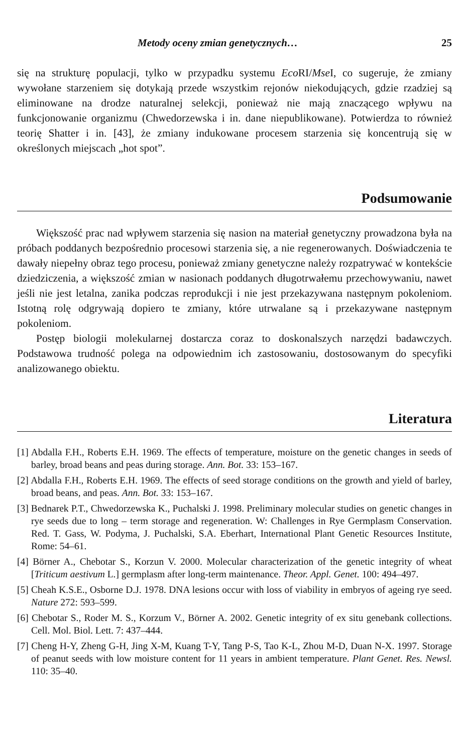Metody oceny zmian genetycznych… 25
się na strukturę populacji, tylko w przypadku systemu Eco RI/Mse I, co sugeruje, że zmiany wywołane starzeniem się dotykają przede wszystkim rejonów niekodujących, gdzie rzadziej są eliminowane na drodze naturalnej selekcji, ponieważ nie mają znaczącego wpływu na funkcjonowanie organizmu (Chwedorzewska i in. dane niepublikowane). Potwierdza to również teorię Shatter i in. [43], że zmiany indukowane procesem starzenia się koncentrują się w określonych miejscach „hot spot”.
Podsumowanie
Większość prac nad wpływem starzenia się nasion na materiał genetyczny prowadzona była na próbach poddanych bezpośrednio procesowi starzenia się, a nie regenerowanych. Doświadczenia te dawały niepełny obraz tego procesu, ponieważ zmiany genetyczne należy rozpatrywać w kontekście dziedziczenia, a większość zmian w nasionach poddanych długotrwałemu przechowywaniu, nawet jeśli nie jest letalna, zanika podczas reprodukcji i nie jest przekazywana następnym pokoleniom. Istotną rolę odgrywają dopiero te zmiany, które utrwalane są i przekazywane następnym pokoleniom.
Postęp biologii molekularnej dostarcza coraz to doskonalszych narzędzi badawczych. Podstawowa trudność polega na odpowiednim ich zastosowaniu, dostosowanym do specyfiki analizowanego obiektu.
Literatura
[1] Abdalla F.H., Roberts E.H. 1969. The effects of temperature, moisture on the genetic changes in seeds of barley, broad beans and peas during storage. Ann. Bot. 33: 153–167.
[2] Abdalla F.H., Roberts E.H. 1969. The effects of seed storage conditions on the growth and yield of barley, broad beans, and peas. Ann. Bot. 33: 153–167.
[3] Bednarek P.T., Chwedorzewska K., Puchalski J. 1998. Preliminary molecular studies on genetic changes in rye seeds due to long – term storage and regeneration. W: Challenges in Rye Germplasm Conservation. Red. T. Gass, W. Podyma, J. Puchalski, S.A. Eberhart, International Plant Genetic Resources Institute, Rome: 54–61.
[4] Börner A., Chebotar S., Korzun V. 2000. Molecular characterization of the genetic integrity of wheat [Triticum aestivum L.] germplasm after long-term maintenance. Theor. Appl. Genet. 100: 494–497.
[5] Cheah K.S.E., Osborne D.J. 1978. DNA lesions occur with loss of viability in embryos of ageing rye seed. Nature 272: 593–599.
[6] Chebotar S., Roder M. S., Korzum V., Börner A. 2002. Genetic integrity of ex situ genebank collections. Cell. Mol. Biol. Lett. 7: 437–444.
[7] Cheng H-Y, Zheng G-H, Jing X-M, Kuang T-Y, Tang P-S, Tao K-L, Zhou M-D, Duan N-X. 1997. Storage of peanut seeds with low moisture content for 11 years in ambient temperature. Plant Genet. Res. Newsl. 110: 35–40.